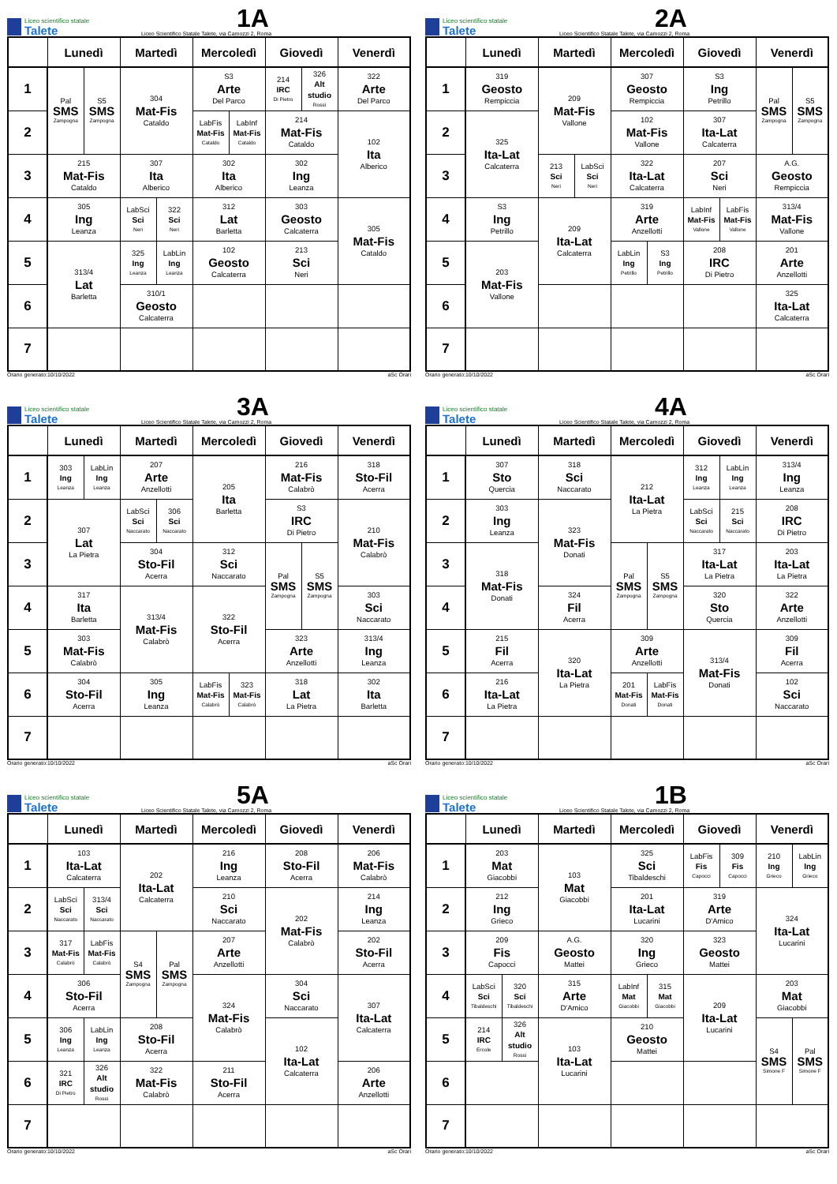Liceo scientifico statale
Talete
1A
Liceo Scientifico Statale Talete, via Camozzi 2, Roma
| | Lunedì | | Martedì | | Mercoledì | | Giovedì | | Venerdì |
| --- | --- | --- | --- | --- | --- | --- | --- | --- | --- |
| 1 | Pal SMS Zampogna | S5 SMS Zampogna | 304 Mat-Fis Cataldo | | S3 Arte Del Parco | | 214 IRC Di Pietro | 326 Alt studio Rossi | 322 Arte Del Parco |
| 2 | | | | | LabFis Mat-Fis Cataldo | LabInf Mat-Fis Cataldo | 214 Mat-Fis Cataldo | | 102 Ita Alberico |
| 3 | 215 Mat-Fis Cataldo | | 307 Ita Alberico | | 302 Ita Alberico | | 302 Ing Leanza | | |
| 4 | 305 Ing Leanza | | LabSci Sci Neri | 322 Sci Neri | 312 Lat Barletta | | 303 Geosto Calcaterra | | 305 Mat-Fis Cataldo |
| 5 | 313/4 Lat Barletta | | 325 Ing Leanza | LabLin Ing Leanza | 102 Geosto Calcaterra | | 213 Sci Neri | | |
| 6 | | | 310/1 Geosto Calcaterra | | | | | | |
| 7 | | | | | | | | | |
Orario generato:10/10/2022 aSc Orari
Liceo scientifico statale
Talete
2A
Liceo Scientifico Statale Talete, via Camozzi 2, Roma
| | Lunedì | Martedì | | Mercoledì | | Giovedì | | Venerdì | |
| --- | --- | --- | --- | --- | --- | --- | --- | --- | --- |
| 1 | 319 Geosto Rempiccia | 209 Mat-Fis Vallone | | 307 Geosto Rempiccia | | S3 Ing Petrillo | | Pal SMS Zampogna | S5 SMS Zampogna |
| 2 | 325 Ita-Lat Calcaterra | | | 102 Mat-Fis Vallone | | 307 Ita-Lat Calcaterra | | | |
| 3 | | 213 Sci Neri | LabSci Sci Neri | 322 Ita-Lat Calcaterra | | 207 Sci Neri | | A.G. Geosto Rempiccia | |
| 4 | S3 Ing Petrillo | 209 Ita-Lat Calcaterra | | 319 Arte Anzellotti | | LabInf Mat-Fis Vallone | LabFis Mat-Fis Vallone | 313/4 Mat-Fis Vallone | |
| 5 | 203 Mat-Fis Vallone | | | LabLin Ing Petrillo | S3 Ing Petrillo | 208 IRC Di Pietro | | 201 Arte Anzellotti | |
| 6 | | | | | | | | 325 Ita-Lat Calcaterra | |
| 7 | | | | | | | | | |
Orario generato:10/10/2022 aSc Orari
Liceo scientifico statale
Talete
3A
Liceo Scientifico Statale Talete, via Camozzi 2, Roma
| | Lunedì | | Martedì | | Mercoledì | | Giovedì | | Venerdì |
| --- | --- | --- | --- | --- | --- | --- | --- | --- | --- |
| 1 | 303 Ing Leanza | LabLin Ing Leanza | 207 Arte Anzellotti | | 205 Ita Barletta | | 216 Mat-Fis Calabrò | | 318 Sto-Fil Acerra |
| 2 | 307 Lat La Pietra | | LabSci Sci Naccarato | 306 Sci Naccarato | | | S3 IRC Di Pietro | | 210 Mat-Fis Calabrò |
| 3 | | | 304 Sto-Fil Acerra | | 312 Sci Naccarato | | Pal SMS Zampogna | S5 SMS Zampogna | |
| 4 | 317 Ita Barletta | | 313/4 Mat-Fis Calabrò | | 322 Sto-Fil Acerra | | | | 303 Sci Naccarato |
| 5 | 303 Mat-Fis Calabrò | | | | | | 323 Arte Anzellotti | | 313/4 Ing Leanza |
| 6 | 304 Sto-Fil Acerra | | 305 Ing Leanza | | LabFis Mat-Fis Calabrò | 323 Mat-Fis Calabrò | 318 Lat La Pietra | | 302 Ita Barletta |
| 7 | | | | | | | | | |
Orario generato:10/10/2022 aSc Orari
Liceo scientifico statale
Talete
4A
Liceo Scientifico Statale Talete, via Camozzi 2, Roma
| | Lunedì | Martedì | Mercoledì | | Giovedì | | Venerdì |
| --- | --- | --- | --- | --- | --- | --- | --- |
| 1 | 307 Sto Quercia | 318 Sci Naccarato | 212 Ita-Lat La Pietra | | 312 Ing Leanza | LabLin Ing Leanza | 313/4 Ing Leanza |
| 2 | 303 Ing Leanza | 323 Mat-Fis Donati | | | LabSci Sci Naccarato | 215 Sci Naccarato | 208 IRC Di Pietro |
| 3 | 318 Mat-Fis Donati | | Pal SMS Zampogna | S5 SMS Zampogna | 317 Ita-Lat La Pietra | | 203 Ita-Lat La Pietra |
| 4 | | 324 Fil Acerra | | | 320 Sto Quercia | | 322 Arte Anzellotti |
| 5 | 215 Fil Acerra | 320 Ita-Lat La Pietra | 309 Arte Anzellotti | | 313/4 Mat-Fis Donati | | 309 Fil Acerra |
| 6 | 216 Ita-Lat La Pietra | | 201 Mat-Fis Donati | LabFis Mat-Fis Donati | | | 102 Sci Naccarato |
| 7 | | | | | | | |
Orario generato:10/10/2022 aSc Orari
Liceo scientifico statale
Talete
5A
Liceo Scientifico Statale Talete, via Camozzi 2, Roma
| | Lunedì | | Martedì | | Mercoledì | Giovedì | Venerdì |
| --- | --- | --- | --- | --- | --- | --- | --- |
| 1 | 103 Ita-Lat Calcaterra | | 202 Ita-Lat Calcaterra | | 216 Ing Leanza | 208 Sto-Fil Acerra | 206 Mat-Fis Calabrò |
| 2 | LabSci Sci Naccarato | 313/4 Sci Naccarato | | | 210 Sci Naccarato | 202 Mat-Fis Calabrò | 214 Ing Leanza |
| 3 | 317 Mat-Fis Calabrò | LabFis Mat-Fis Calabrò | S4 SMS Zampogna | Pal SMS Zampogna | 207 Arte Anzellotti | | 202 Sto-Fil Acerra |
| 4 | 306 Sto-Fil Acerra | | | | 324 Mat-Fis Calabrò | 304 Sci Naccarato | 307 Ita-Lat Calcaterra |
| 5 | 306 Ing Leanza | LabLin Ing Leanza | 208 Sto-Fil Acerra | | | 102 Ita-Lat Calcaterra | |
| 6 | 321 IRC Di Pietro | 326 Alt studio Rossi | 322 Mat-Fis Calabrò | | 211 Sto-Fil Acerra | | 206 Arte Anzellotti |
| 7 | | | | | | | |
Orario generato:10/10/2022 aSc Orari
Liceo scientifico statale
Talete
1B
Liceo Scientifico Statale Talete, via Camozzi 2, Roma
| | Lunedì | | Martedì | Mercoledì | | Giovedì | | Venerdì | |
| --- | --- | --- | --- | --- | --- | --- | --- | --- | --- |
| 1 | 203 Mat Giacobbi | | 103 Mat Giacobbi | 325 Sci Tibaldeschi | | LabFis Fis Capocci | 309 Fis Capocci | 210 Ing Grieco | LabLin Ing Grieco |
| 2 | 212 Ing Grieco | | | 201 Ita-Lat Lucarini | | 319 Arte D'Amico | | 324 Ita-Lat Lucarini | |
| 3 | 209 Fis Capocci | | A.G. Geosto Mattei | 320 Ing Grieco | | 323 Geosto Mattei | | | |
| 4 | LabSci Sci Tibaldeschi | 320 Sci Tibaldeschi | 315 Arte D'Amico | LabInf Mat Giacobbi | 315 Mat Giacobbi | 209 Ita-Lat Lucarini | | 203 Mat Giacobbi | |
| 5 | 214 IRC Ercole | 326 Alt studio Rossi | 103 Ita-Lat Lucarini | 210 Geosto Mattei | | | | S4 SMS Simone F | Pal SMS Simone F |
| 6 | | | | | | | | | |
| 7 | | | | | | | | | |
Orario generato:10/10/2022 aSc Orari